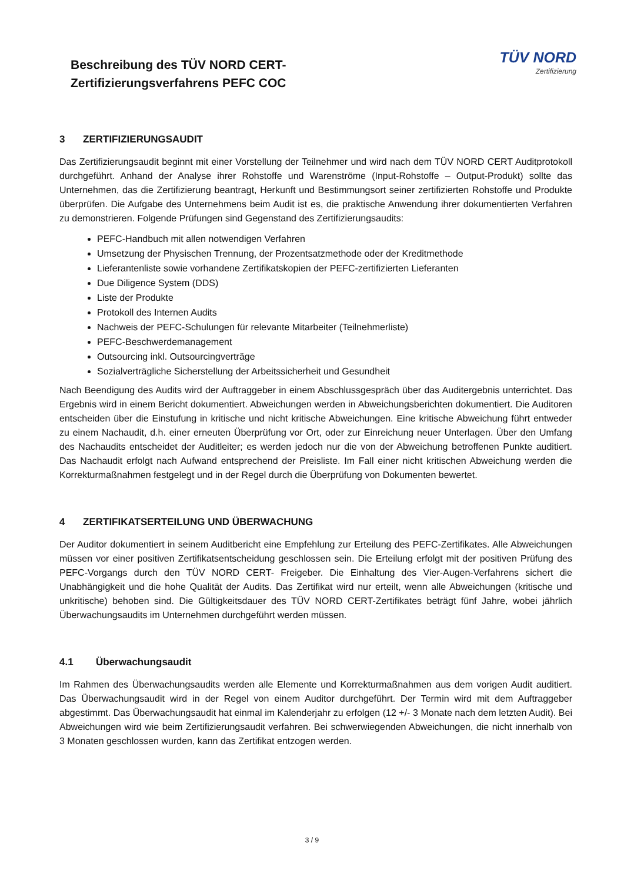Beschreibung des TÜV NORD CERT-
Zertifizierungsverfahrens PEFC COC
TÜV NORD
Zertifizierung
3 ZERTIFIZIERUNGSAUDIT
Das Zertifizierungsaudit beginnt mit einer Vorstellung der Teilnehmer und wird nach dem TÜV NORD CERT Auditprotokoll durchgeführt. Anhand der Analyse ihrer Rohstoffe und Warenströme (Input-Rohstoffe – Output-Produkt) sollte das Unternehmen, das die Zertifizierung beantragt, Herkunft und Bestimmungsort seiner zertifizierten Rohstoffe und Produkte überprüfen. Die Aufgabe des Unternehmens beim Audit ist es, die praktische Anwendung ihrer dokumentierten Verfahren zu demonstrieren. Folgende Prüfungen sind Gegenstand des Zertifizierungsaudits:
PEFC-Handbuch mit allen notwendigen Verfahren
Umsetzung der Physischen Trennung, der Prozentsatzmethode oder der Kreditmethode
Lieferantenliste sowie vorhandene Zertifikatskopien der PEFC-zertifizierten Lieferanten
Due Diligence System (DDS)
Liste der Produkte
Protokoll des Internen Audits
Nachweis der PEFC-Schulungen für relevante Mitarbeiter (Teilnehmerliste)
PEFC-Beschwerdemanagement
Outsourcing inkl. Outsourcingverträge
Sozialverträgliche Sicherstellung der Arbeitssicherheit und Gesundheit
Nach Beendigung des Audits wird der Auftraggeber in einem Abschlussgespräch über das Auditergebnis unterrichtet. Das Ergebnis wird in einem Bericht dokumentiert. Abweichungen werden in Abweichungsberichten dokumentiert. Die Auditoren entscheiden über die Einstufung in kritische und nicht kritische Abweichungen. Eine kritische Abweichung führt entweder zu einem Nachaudit, d.h. einer erneuten Überprüfung vor Ort, oder zur Einreichung neuer Unterlagen. Über den Umfang des Nachaudits entscheidet der Auditleiter; es werden jedoch nur die von der Abweichung betroffenen Punkte auditiert. Das Nachaudit erfolgt nach Aufwand entsprechend der Preisliste. Im Fall einer nicht kritischen Abweichung werden die Korrekturmaßnahmen festgelegt und in der Regel durch die Überprüfung von Dokumenten bewertet.
4 ZERTIFIKATSERTEILUNG UND ÜBERWACHUNG
Der Auditor dokumentiert in seinem Auditbericht eine Empfehlung zur Erteilung des PEFC-Zertifikates. Alle Abweichungen müssen vor einer positiven Zertifikatsentscheidung geschlossen sein. Die Erteilung erfolgt mit der positiven Prüfung des PEFC-Vorgangs durch den TÜV NORD CERT- Freigeber. Die Einhaltung des Vier-Augen-Verfahrens sichert die Unabhängigkeit und die hohe Qualität der Audits. Das Zertifikat wird nur erteilt, wenn alle Abweichungen (kritische und unkritische) behoben sind. Die Gültigkeitsdauer des TÜV NORD CERT-Zertifikates beträgt fünf Jahre, wobei jährlich Überwachungsaudits im Unternehmen durchgeführt werden müssen.
4.1 Überwachungsaudit
Im Rahmen des Überwachungsaudits werden alle Elemente und Korrekturmaßnahmen aus dem vorigen Audit auditiert. Das Überwachungsaudit wird in der Regel von einem Auditor durchgeführt. Der Termin wird mit dem Auftraggeber abgestimmt. Das Überwachungsaudit hat einmal im Kalenderjahr zu erfolgen (12 +/- 3 Monate nach dem letzten Audit). Bei Abweichungen wird wie beim Zertifizierungsaudit verfahren. Bei schwerwiegenden Abweichungen, die nicht innerhalb von 3 Monaten geschlossen wurden, kann das Zertifikat entzogen werden.
3 / 9